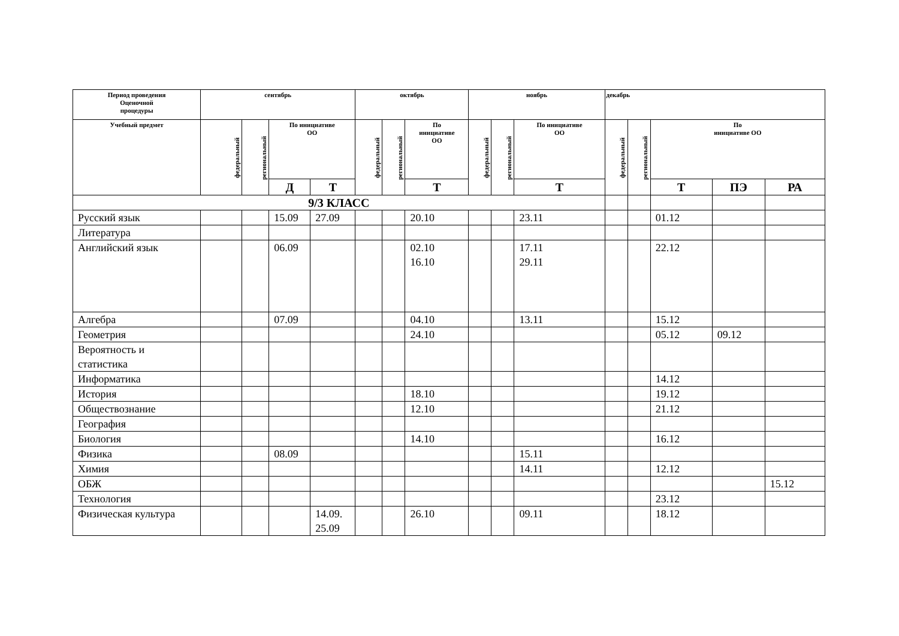| Период проведения Оценочной процедуры | сентябрь | | | | октябрь | | | ноябрь | | | декабрь | | | | |
| --- | --- | --- | --- | --- | --- | --- | --- | --- | --- | --- | --- | --- | --- | --- | --- |
| Учебный предмет | федеральный | региональный | По инициативе ОО | | федеральный | региональный | По инициативе ОО | федеральный | региональный | По инициативе ОО | федеральный | региональный | По инициативе ОО | | |
| | | | Д | Т | | | Т | | | Т | | | Т | ПЭ | РА |
| 9/3 КЛАСС | | | | | | | | | | | | | | | |
| Русский язык | | | 15.09 | 27.09 | | | 20.10 | | | 23.11 | | | 01.12 | | |
| Литература | | | | | | | | | | | | | | | |
| Английский язык | | | 06.09 | | | | 02.10 16.10 | | | 17.11 29.11 | | | 22.12 | | |
| Алгебра | | | 07.09 | | | | 04.10 | | | 13.11 | | | 15.12 | | |
| Геометрия | | | | | | | 24.10 | | | | | | 05.12 | 09.12 | |
| Вероятность и статистика | | | | | | | | | | | | | | | |
| Информатика | | | | | | | | | | | | | 14.12 | | |
| История | | | | | | | 18.10 | | | | | | 19.12 | | |
| Обществознание | | | | | | | 12.10 | | | | | | 21.12 | | |
| География | | | | | | | | | | | | | | | |
| Биология | | | | | | | 14.10 | | | | | | 16.12 | | |
| Физика | | | 08.09 | | | | | | | 15.11 | | | | | |
| Химия | | | | | | | | | | 14.11 | | | 12.12 | | |
| ОБЖ | | | | | | | | | | | | | | | 15.12 |
| Технология | | | | | | | | | | | | | 23.12 | | |
| Физическая культура | | | | 14.09. 25.09 | | | 26.10 | | | 09.11 | | | 18.12 | | |